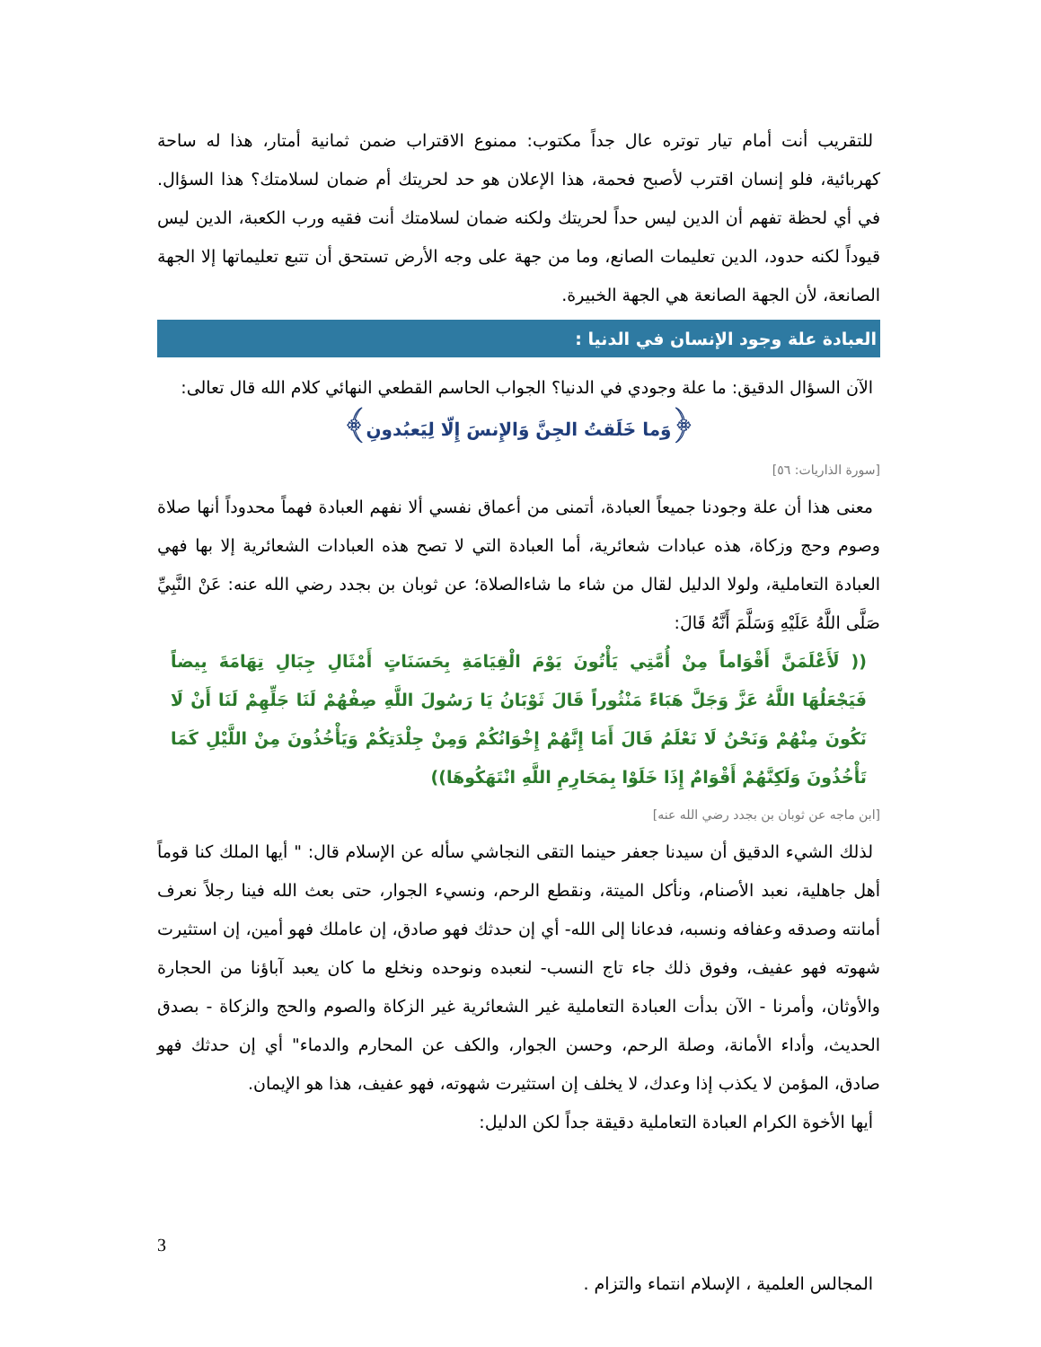للتقريب أنت أمام تيار توتره عال جداً مكتوب: ممنوع الاقتراب ضمن ثمانية أمتار، هذا له ساحة كهربائية، فلو إنسان اقترب لأصبح فحمة، هذا الإعلان هو حد لحريتك أم ضمان لسلامتك؟ هذا السؤال. في أي لحظة تفهم أن الدين ليس حداً لحريتك ولكنه ضمان لسلامتك أنت فقيه ورب الكعبة، الدين ليس قيوداً لكنه حدود، الدين تعليمات الصانع، وما من جهة على وجه الأرض تستحق أن تتبع تعليماتها إلا الجهة الصانعة، لأن الجهة الصانعة هي الجهة الخبيرة.
العبادة علة وجود الإنسان في الدنيا :
الآن السؤال الدقيق: ما علة وجودي في الدنيا؟ الجواب الحاسم القطعي النهائي كلام الله قال تعالى:
﴿وَما خَلَقتُ الجِنَّ وَالإِنسَ إِلّا لِيَعبُدونِ﴾
[سورة الذاريات: ٥٦]
معنى هذا أن علة وجودنا جميعاً العبادة، أتمنى من أعماق نفسي ألا نفهم العبادة فهماً محدوداً أنها صلاة وصوم وحج وزكاة، هذه عبادات شعائرية، أما العبادة التي لا تصح هذه العبادات الشعائرية إلا بها فهي العبادة التعاملية، ولولا الدليل لقال من شاء ما شاءالصلاة؛ عن ثوبان بن بجدد رضي الله عنه: عَنْ النَّبِيِّ صَلَّى اللَّهُ عَلَيْهِ وَسَلَّمَ أَنَّهُ قَالَ:
(( لَأَعْلَمَنَّ أَقْوَاماً مِنْ أُمَّتِي يَأْتُونَ يَوْمَ الْقِيَامَةِ بِحَسَنَاتٍ أَمْثَالِ جِبَالِ تِهَامَةَ بِيضاً فَيَجْعَلُهَا اللَّهُ عَزَّ وَجَلَّ هَبَاءً مَنْثُوراً قَالَ ثَوْبَانُ يَا رَسُولَ اللَّهِ صِفْهُمْ لَنَا جَلِّهِمْ لَنَا أَنْ لَا نَكُونَ مِنْهُمْ وَنَحْنُ لَا نَعْلَمُ قَالَ أَمَا إِنَّهُمْ إِخْوَانُكُمْ وَمِنْ جِلْدَتِكُمْ وَيَأْخُذُونَ مِنْ اللَّيْلِ كَمَا تَأْخُذُونَ وَلَكِنَّهُمْ أَقْوَامٌ إِذَا خَلَوْا بِمَحَارِمِ اللَّهِ انْتَهَكُوهَا))
[ابن ماجه عن ثوبان بن بجدد رضي الله عنه]
لذلك الشيء الدقيق أن سيدنا جعفر حينما التقى النجاشي سأله عن الإسلام قال: " أيها الملك كنا قوماً أهل جاهلية، نعبد الأصنام، ونأكل الميتة، ونقطع الرحم، ونسيء الجوار، حتى بعث الله فينا رجلاً نعرف أمانته وصدقه وعفافه ونسبه، فدعانا إلى الله- أي إن حدثك فهو صادق، إن عاملك فهو أمين، إن استثيرت شهوته فهو عفيف، وفوق ذلك جاء تاج النسب- لنعبده ونوحده ونخلع ما كان يعبد آباؤنا من الحجارة والأوثان، وأمرنا - الآن بدأت العبادة التعاملية غير الشعائرية غير الزكاة والصوم والحج والزكاة - بصدق الحديث، وأداء الأمانة، وصلة الرحم، وحسن الجوار، والكف عن المحارم والدماء" أي إن حدثك فهو صادق، المؤمن لا يكذب إذا وعدك، لا يخلف إن استثيرت شهوته، فهو عفيف، هذا هو الإيمان.
أيها الأخوة الكرام العبادة التعاملية دقيقة جداً لكن الدليل:
3
المجالس العلمية ، الإسلام انتماء والتزام .